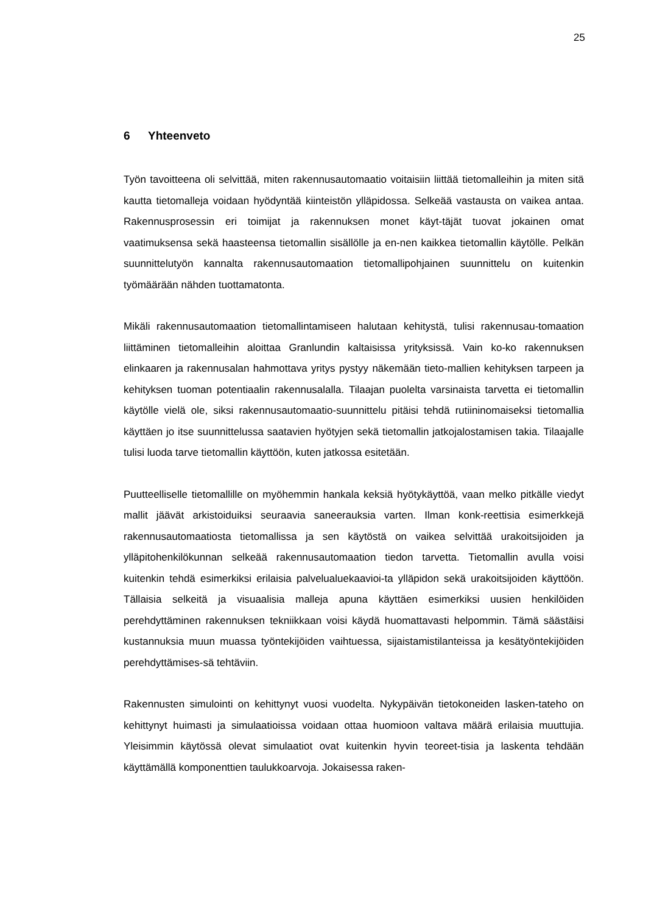25
6 Yhteenveto
Työn tavoitteena oli selvittää, miten rakennusautomaatio voitaisiin liittää tietomalleihin ja miten sitä kautta tietomalleja voidaan hyödyntää kiinteistön ylläpidossa. Selkeää vastausta on vaikea antaa. Rakennusprosessin eri toimijat ja rakennuksen monet käyt-täjät tuovat jokainen omat vaatimuksensa sekä haasteensa tietomallin sisällölle ja en-nen kaikkea tietomallin käytölle. Pelkän suunnittelutyön kannalta rakennusautomaation tietomallipohjainen suunnittelu on kuitenkin työmäärään nähden tuottamatonta.
Mikäli rakennusautomaation tietomallintamiseen halutaan kehitystä, tulisi rakennusau-tomaation liittäminen tietomalleihin aloittaa Granlundin kaltaisissa yrityksissä. Vain ko-ko rakennuksen elinkaaren ja rakennusalan hahmottava yritys pystyy näkemään tieto-mallien kehityksen tarpeen ja kehityksen tuoman potentiaalin rakennusalalla. Tilaajan puolelta varsinaista tarvetta ei tietomallin käytölle vielä ole, siksi rakennusautomaatio-suunnittelu pitäisi tehdä rutiininomaiseksi tietomallia käyttäen jo itse suunnittelussa saatavien hyötyjen sekä tietomallin jatkojalostamisen takia. Tilaajalle tulisi luoda tarve tietomallin käyttöön, kuten jatkossa esitetään.
Puutteelliselle tietomallille on myöhemmin hankala keksiä hyötykäyttöä, vaan melko pitkälle viedyt mallit jäävät arkistoiduiksi seuraavia saneerauksia varten. Ilman konk-reettisia esimerkkejä rakennusautomaatiosta tietomallissa ja sen käytöstä on vaikea selvittää urakoitsijoiden ja ylläpitohenkilökunnan selkeää rakennusautomaation tiedon tarvetta. Tietomallin avulla voisi kuitenkin tehdä esimerkiksi erilaisia palvelualuekaavioi-ta ylläpidon sekä urakoitsijoiden käyttöön. Tällaisia selkeitä ja visuaalisia malleja apuna käyttäen esimerkiksi uusien henkilöiden perehdyttäminen rakennuksen tekniikkaan voisi käydä huomattavasti helpommin. Tämä säästäisi kustannuksia muun muassa työntekijöiden vaihtuessa, sijaistamistilanteissa ja kesätyöntekijöiden perehdyttämises-sä tehtäviin.
Rakennusten simulointi on kehittynyt vuosi vuodelta. Nykypäivän tietokoneiden lasken-tateho on kehittynyt huimasti ja simulaatioissa voidaan ottaa huomioon valtava määrä erilaisia muuttujia. Yleisimmin käytössä olevat simulaatiot ovat kuitenkin hyvin teoreet-tisia ja laskenta tehdään käyttämällä komponenttien taulukkoarvoja. Jokaisessa raken-